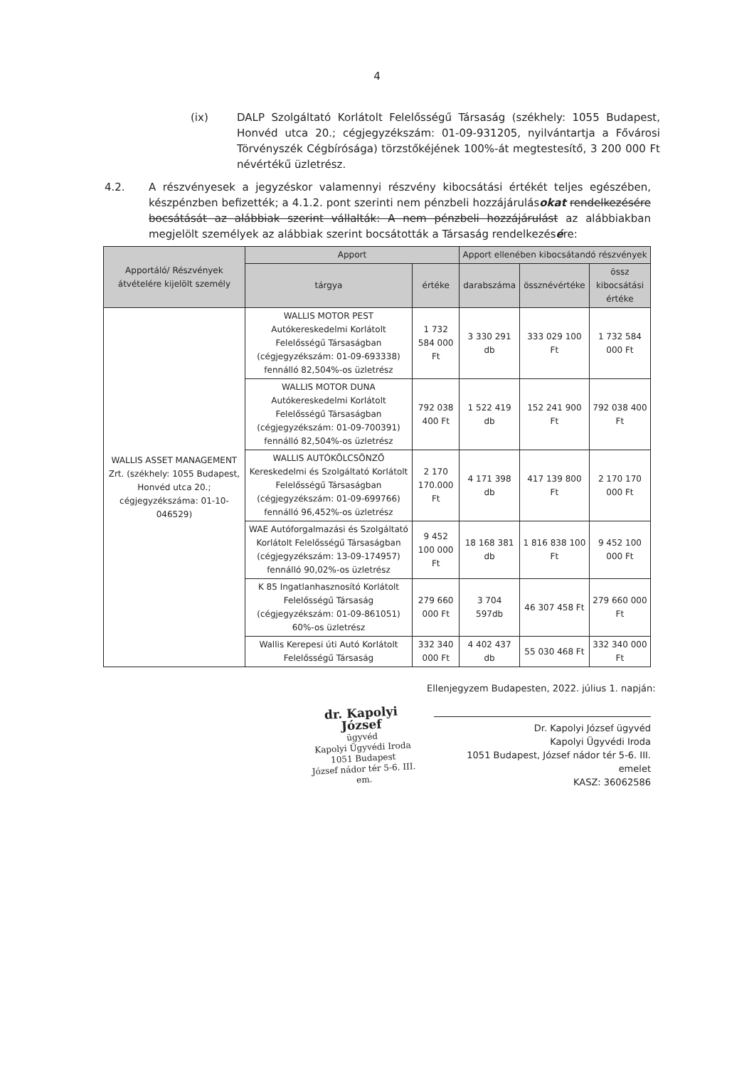4
(ix) DALP Szolgáltató Korlátolt Felelősségű Társaság (székhely: 1055 Budapest, Honvéd utca 20.; cégjegyzékszám: 01-09-931205, nyilvántartja a Fővárosi Törvényszék Cégbírósága) törzstőkéjének 100%-át megtestesítő, 3 200 000 Ft névértékű üzletrész.
4.2. A részvényesek a jegyzéskor valamennyi részvény kibocsátási értékét teljes egészében, készpénzben befizették; a 4.1.2. pont szerinti nem pénzbeli hozzájárulásokat rendelkezésére bocsátását az alábbiak szerint vállalták: A nem pénzbeli hozzájárulást az alábbiakban megjelölt személyek az alábbiak szerint bocsátották a Társaság rendelkezésére:
| Apportáló/ Részvények átvételére kijelölt személy | Apport | | Apport ellenében kibocsátandó részvények | | |
| --- | --- | --- | --- | --- | --- |
| | tárgya | értéke | darabszáma | össznévértéke | össz kibocsátási értéke |
| WALLIS ASSET MANAGEMENT Zrt. (székhely: 1055 Budapest, Honvéd utca 20.; cégjegyzékszáma: 01-10-046529) | WALLIS MOTOR PEST Autókereskedelmi Korlátolt Felelősségű Társaságban (cégjegyzékszám: 01-09-693338) fennálló 82,504%-os üzletrész | 1 732 584 000 Ft | 3 330 291 db | 333 029 100 Ft | 1 732 584 000 Ft |
| | WALLIS MOTOR DUNA Autókereskedelmi Korlátolt Felelősségű Társaságban (cégjegyzékszám: 01-09-700391) fennálló 82,504%-os üzletrész | 792 038 400 Ft | 1 522 419 db | 152 241 900 Ft | 792 038 400 Ft |
| | WALLIS AUTÓKÖLCSÖNZŐ Kereskedelmi és Szolgáltató Korlátolt Felelősségű Társaságban (cégjegyzékszám: 01-09-699766) fennálló 96,452%-os üzletrész | 2 170 170.000 Ft | 4 171 398 db | 417 139 800 Ft | 2 170 170 000 Ft |
| | WAE Autóforgalmazási és Szolgáltató Korlátolt Felelősségű Társaságban (cégjegyzékszám: 13-09-174957) fennálló 90,02%-os üzletrész | 9 452 100 000 Ft | 18 168 381 db | 1 816 838 100 Ft | 9 452 100 000 Ft |
| | K 85 Ingatlanhasznosító Korlátolt Felelősségű Társaság (cégjegyzékszám: 01-09-861051) 60%-os üzletrész | 279 660 000 Ft | 3 704 597db | 46 307 458 Ft | 279 660 000 Ft |
| | Wallis Kerepesi úti Autó Korlátolt Felelősségű Társaság | 332 340 000 Ft | 4 402 437 db | 55 030 468 Ft | 332 340 000 Ft |
Ellenjegyzem Budapesten, 2022. július 1. napján:
dr. Kapolyi József
ügyvéd
Kapolyi Ügyvédi Iroda
1051 Budapest
József nádor tér 5-6. III. em.
Dr. Kapolyi József ügyvéd
Kapolyi Ügyvédi Iroda
1051 Budapest, József nádor tér 5-6. III. emelet
KASZ: 36062586